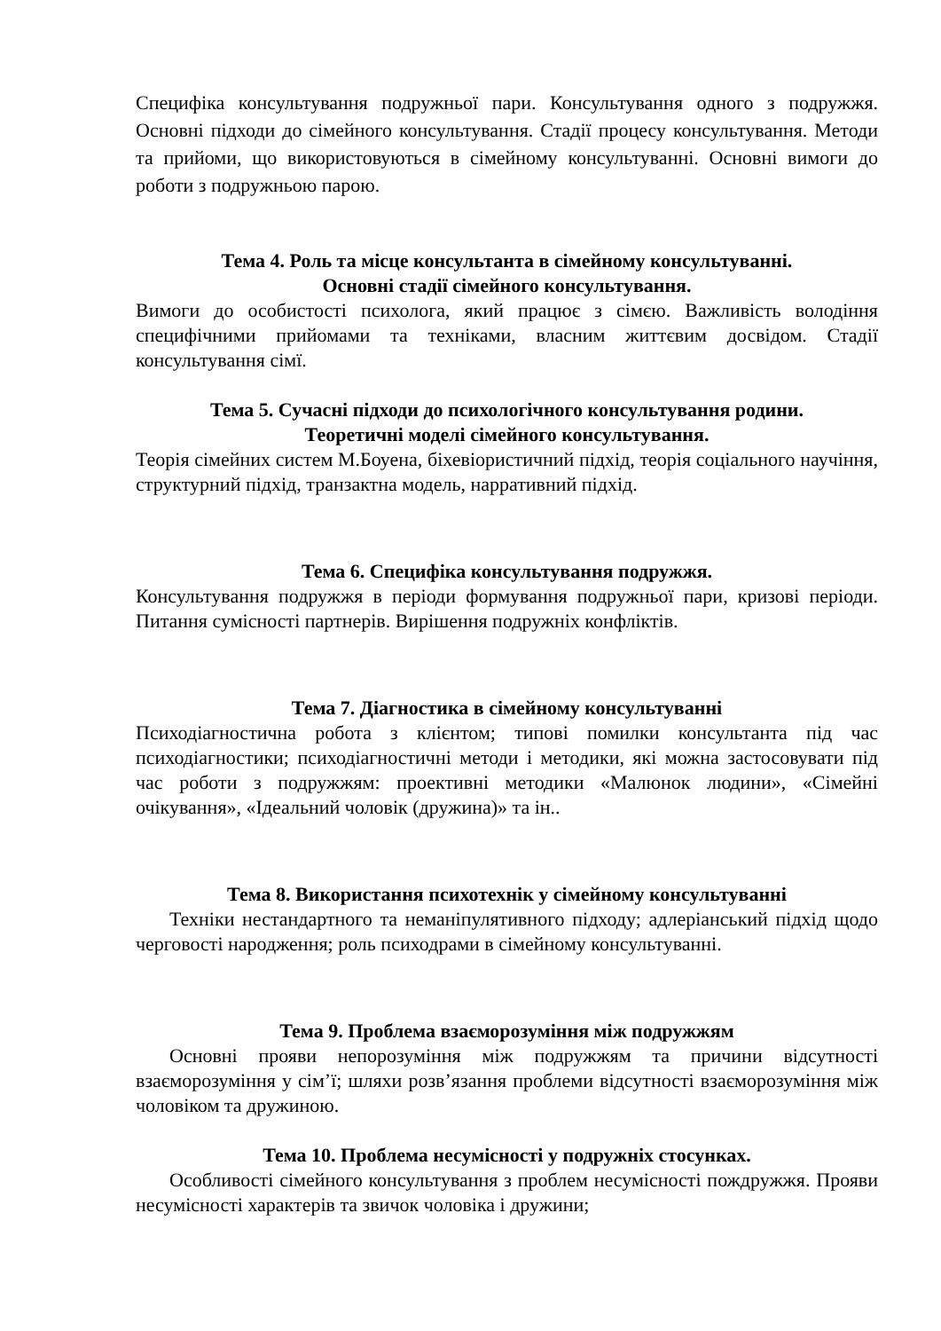Специфіка консультування подружньої пари. Консультування одного з подружжя. Основні підходи до сімейного консультування. Стадії процесу консультування. Методи та прийоми, що використовуються в сімейному консультуванні. Основні вимоги до роботи з подружньою парою.
Тема 4. Роль та місце консультанта в сімейному консультуванні.
Основні стадії сімейного консультування.
Вимоги до особистості психолога, який працює з сімєю. Важливість володіння специфічними прийомами та техніками, власним життєвим досвідом. Стадії консультування сімї.
Тема 5. Сучасні підходи до психологічного консультування родини.
Теоретичні моделі сімейного консультування.
Теорія сімейних систем М.Боуена, біхевіористичний підхід, теорія соціального научіння, структурний підхід, транзактна модель, нарративний підхід.
Тема 6. Специфіка консультування подружжя.
Консультування подружжя в періоди формування подружньої пари, кризові періоди. Питання сумісності партнерів. Вирішення подружніх конфліктів.
Тема 7. Діагностика в сімейному консультуванні
Психодіагностична робота з клієнтом; типові помилки консультанта під час психодіагностики; психодіагностичні методи і методики, які можна застосовувати під час роботи з подружжям: проективні методики «Малюнок людини», «Сімейні очікування», «Ідеальний чоловік (дружина)» та ін..
Тема 8. Використання психотехнік у сімейному консультуванні
Техніки нестандартного та неманіпулятивного підходу; адлеріанський підхід щодо черговості народження; роль психодрами в сімейному консультуванні.
Тема 9. Проблема взаєморозуміння між подружжям
Основні прояви непорозуміння між подружжям та причини відсутності взаєморозуміння у сім’ї; шляхи розв’язання проблеми відсутності взаєморозуміння між чоловіком та дружиною.
Тема 10. Проблема несумісності у подружніх стосунках.
Особливості сімейного консультування з проблем несумісності пождружжя. Прояви несумісності характерів та звичок чоловіка і дружини;